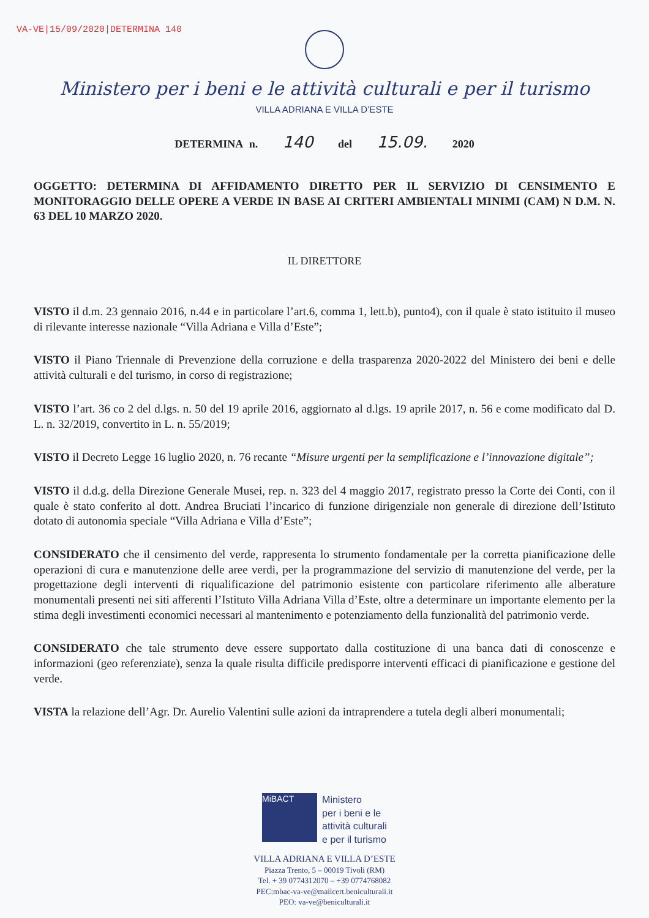VA-VE|15/09/2020|DETERMINA 140
Ministero per i beni e le attività culturali e per il turismo
VILLA ADRIANA E VILLA D’ESTE
DETERMINA n. 140 del 15.09. 2020
OGGETTO: DETERMINA DI AFFIDAMENTO DIRETTO PER IL SERVIZIO DI CENSIMENTO E MONITORAGGIO DELLE OPERE A VERDE IN BASE AI CRITERI AMBIENTALI MINIMI (CAM) N D.M. N. 63 DEL 10 MARZO 2020.
IL DIRETTORE
VISTO il d.m. 23 gennaio 2016, n.44 e in particolare l’art.6, comma 1, lett.b), punto4), con il quale è stato istituito il museo di rilevante interesse nazionale “Villa Adriana e Villa d’Este”;
VISTO il Piano Triennale di Prevenzione della corruzione e della trasparenza 2020-2022 del Ministero dei beni e delle attività culturali e del turismo, in corso di registrazione;
VISTO l’art. 36 co 2 del d.lgs. n. 50 del 19 aprile 2016, aggiornato al d.lgs. 19 aprile 2017, n. 56 e come modificato dal D. L. n. 32/2019, convertito in L. n. 55/2019;
VISTO il Decreto Legge 16 luglio 2020, n. 76 recante “Misure urgenti per la semplificazione e l’innovazione digitale”;
VISTO il d.d.g. della Direzione Generale Musei, rep. n. 323 del 4 maggio 2017, registrato presso la Corte dei Conti, con il quale è stato conferito al dott. Andrea Bruciati l’incarico di funzione dirigenziale non generale di direzione dell’Istituto dotato di autonomia speciale “Villa Adriana e Villa d’Este”;
CONSIDERATO che il censimento del verde, rappresenta lo strumento fondamentale per la corretta pianificazione delle operazioni di cura e manutenzione delle aree verdi, per la programmazione del servizio di manutenzione del verde, per la progettazione degli interventi di riqualificazione del patrimonio esistente con particolare riferimento alle alberature monumentali presenti nei siti afferenti l’Istituto Villa Adriana Villa d’Este, oltre a determinare un importante elemento per la stima degli investimenti economici necessari al mantenimento e potenziamento della funzionalità del patrimonio verde.
CONSIDERATO che tale strumento deve essere supportato dalla costituzione di una banca dati di conoscenze e informazioni (geo referenziate), senza la quale risulta difficile predisporre interventi efficaci di pianificazione e gestione del verde.
VISTA la relazione dell’Agr. Dr. Aurelio Valentini sulle azioni da intraprendere a tutela degli alberi monumentali;
MiBACT
Ministero
per i beni e le
attività culturali
e per il turismo
VILLA ADRIANA E VILLA D’ESTE
Piazza Trento, 5 – 00019 Tivoli (RM)
Tel. + 39 0774312070 – +39 0774768082
PEC:mbac-va-ve@mailcert.beniculturali.it
PEO: va-ve@beniculturali.it